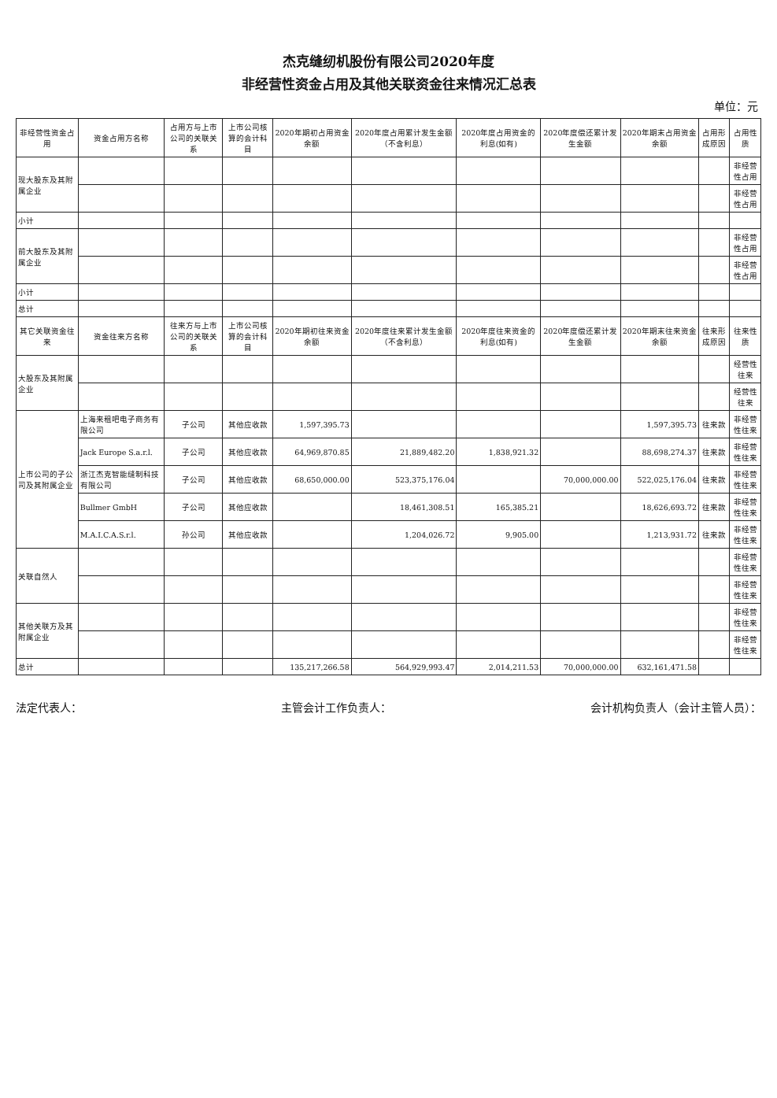杰克缝纫机股份有限公司2020年度
非经营性资金占用及其他关联资金往来情况汇总表
单位：元
| 非经营性资金占用 | 资金占用方名称 | 占用方与上市公司的关联关系 | 上市公司核算的会计科目 | 2020年期初占用资金余额 | 2020年度占用累计发生金额（不含利息） | 2020年度占用资金的利息(如有) | 2020年度偿还累计发生金额 | 2020年期末占用资金余额 | 占用形成原因 | 占用性质 |
| --- | --- | --- | --- | --- | --- | --- | --- | --- | --- | --- |
| 现大股东及其附属企业 | | | | | | | | | | 非经营性占用 |
| | | | | | | | | | | 非经营性占用 |
| 小计 | | | | | | | | | | |
| 前大股东及其附属企业 | | | | | | | | | | 非经营性占用 |
| | | | | | | | | | | 非经营性占用 |
| 小计 | | | | | | | | | | |
| 总计 | | | | | | | | | | |
| 其它关联资金往来 | 资金往来方名称 | 往来方与上市公司的关联关系 | 上市公司核算的会计科目 | 2020年期初往来资金余额 | 2020年度往来累计发生金额（不含利息） | 2020年度往来资金的利息(如有) | 2020年度偿还累计发生金额 | 2020年期末往来资金余额 | 往来形成原因 | 往来性质 |
| 大股东及其附属企业 | | | | | | | | | | 经营性往来 |
| | | | | | | | | | | 经营性往来 |
| 上市公司的子公司及其附属企业 | 上海来租吧电子商务有限公司 | 子公司 | 其他应收款 | 1,597,395.73 | | | | 1,597,395.73 | 往来款 | 非经营性往来 |
| | Jack Europe S.a.r.l. | 子公司 | 其他应收款 | 64,969,870.85 | 21,889,482.20 | 1,838,921.32 | | 88,698,274.37 | 往来款 | 非经营性往来 |
| | 浙江杰克智能缝制科技有限公司 | 子公司 | 其他应收款 | 68,650,000.00 | 523,375,176.04 | | 70,000,000.00 | 522,025,176.04 | 往来款 | 非经营性往来 |
| | Bullmer GmbH | 子公司 | 其他应收款 | | 18,461,308.51 | 165,385.21 | | 18,626,693.72 | 往来款 | 非经营性往来 |
| | M.A.I.C.A.S.r.l. | 孙公司 | 其他应收款 | | 1,204,026.72 | 9,905.00 | | 1,213,931.72 | 往来款 | 非经营性往来 |
| 关联自然人 | | | | | | | | | | 非经营性往来 |
| | | | | | | | | | | 非经营性往来 |
| 其他关联方及其附属企业 | | | | | | | | | | 非经营性往来 |
| | | | | | | | | | | 非经营性往来 |
| 总计 | | | | 135,217,266.58 | 564,929,993.47 | 2,014,211.53 | 70,000,000.00 | 632,161,471.58 | | |
法定代表人： 主管会计工作负责人： 会计机构负责人（会计主管人员）：